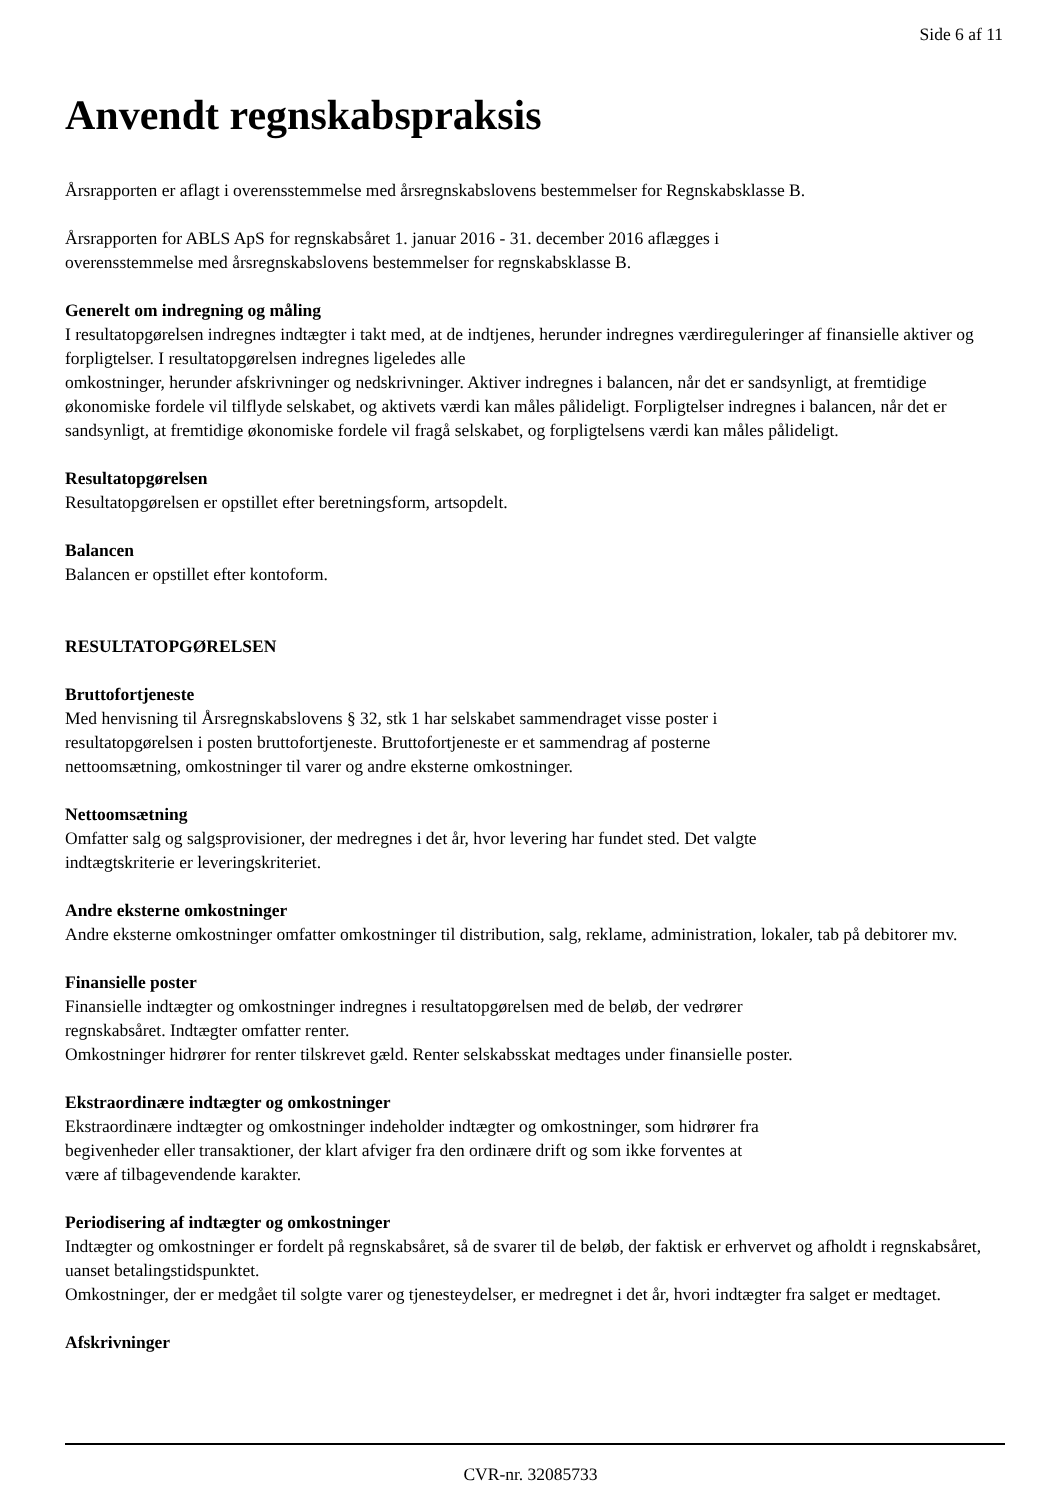Side 6 af 11
Anvendt regnskabspraksis
Årsrapporten er aflagt i overensstemmelse med årsregnskabslovens bestemmelser for Regnskabsklasse B.
Årsrapporten for ABLS ApS for regnskabsåret 1. januar 2016 - 31. december 2016 aflægges i
overensstemmelse med årsregnskabslovens bestemmelser for regnskabsklasse B.
Generelt om indregning og måling
I resultatopgørelsen indregnes indtægter i takt med, at de indtjenes, herunder indregnes værdireguleringer af finansielle aktiver og forpligtelser. I resultatopgørelsen indregnes ligeledes alle
omkostninger, herunder afskrivninger og nedskrivninger. Aktiver indregnes i balancen, når det er sandsynligt, at fremtidige økonomiske fordele vil tilflyde selskabet, og aktivets værdi kan måles pålideligt. Forpligtelser indregnes i balancen, når det er sandsynligt, at fremtidige økonomiske fordele vil fragå selskabet, og forpligtelsens værdi kan måles pålideligt.
Resultatopgørelsen
Resultatopgørelsen er opstillet efter beretningsform, artsopdelt.
Balancen
Balancen er opstillet efter kontoform.
RESULTATOPGØRELSEN
Bruttofortjeneste
Med henvisning til Årsregnskabslovens § 32, stk 1 har selskabet sammendraget visse poster i
resultatopgørelsen i posten bruttofortjeneste. Bruttofortjeneste er et sammendrag af posterne
nettoomsætning, omkostninger til varer og andre eksterne omkostninger.
Nettoomsætning
Omfatter salg og salgsprovisioner, der medregnes i det år, hvor levering har fundet sted. Det valgte
indtægtskriterie er leveringskriteriet.
Andre eksterne omkostninger
Andre eksterne omkostninger omfatter omkostninger til distribution, salg, reklame, administration, lokaler, tab på debitorer mv.
Finansielle poster
Finansielle indtægter og omkostninger indregnes i resultatopgørelsen med de beløb, der vedrører
regnskabsåret. Indtægter omfatter renter.
Omkostninger hidrører for renter tilskrevet gæld. Renter selskabsskat medtages under finansielle poster.
Ekstraordinære indtægter og omkostninger
Ekstraordinære indtægter og omkostninger indeholder indtægter og omkostninger, som hidrører fra
begivenheder eller transaktioner, der klart afviger fra den ordinære drift og som ikke forventes at
være af tilbagevendende karakter.
Periodisering af indtægter og omkostninger
Indtægter og omkostninger er fordelt på regnskabsåret, så de svarer til de beløb, der faktisk er erhvervet og afholdt i regnskabsåret, uanset betalingstidspunktet.
Omkostninger, der er medgået til solgte varer og tjenesteydelser, er medregnet i det år, hvori indtægter fra salget er medtaget.
Afskrivninger
CVR-nr. 32085733